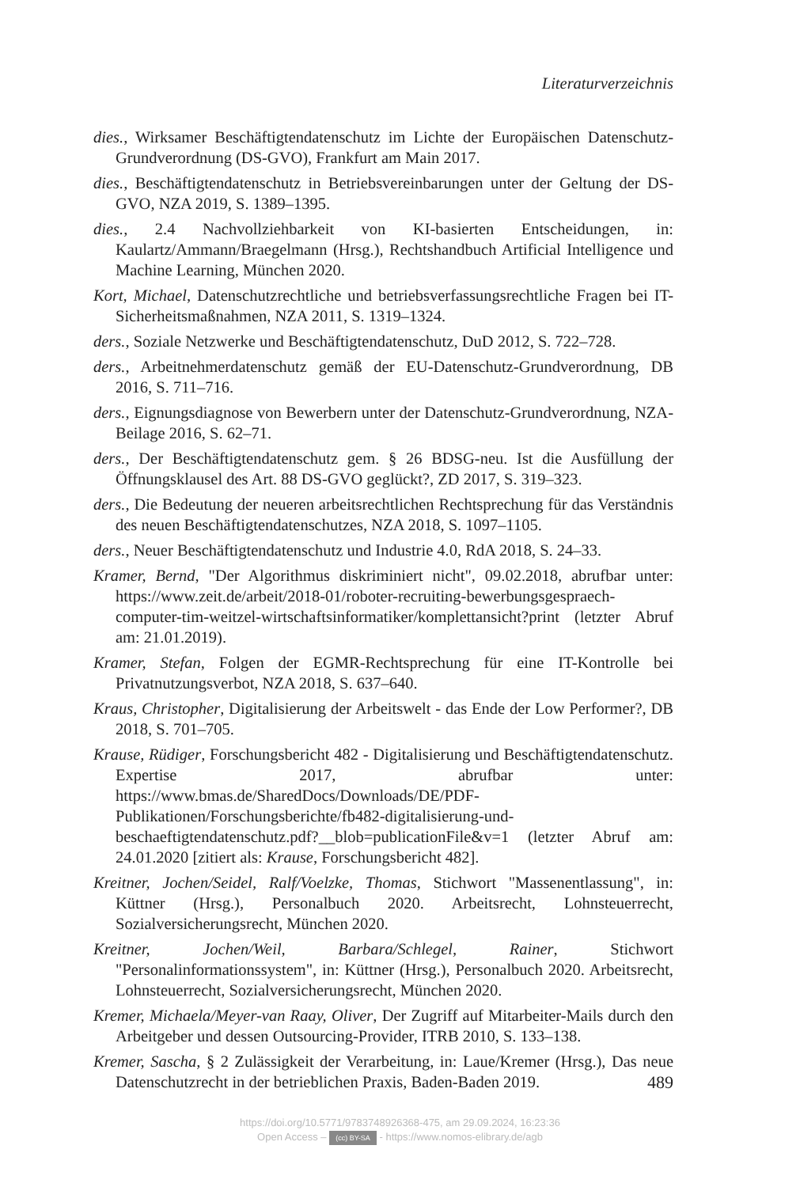Literaturverzeichnis
dies., Wirksamer Beschäftigtendatenschutz im Lichte der Europäischen Datenschutz-Grundverordnung (DS-GVO), Frankfurt am Main 2017.
dies., Beschäftigtendatenschutz in Betriebsvereinbarungen unter der Geltung der DS-GVO, NZA 2019, S. 1389–1395.
dies., 2.4 Nachvollziehbarkeit von KI-basierten Entscheidungen, in: Kaulartz/Ammann/Braegelmann (Hrsg.), Rechtshandbuch Artificial Intelligence und Machine Learning, München 2020.
Kort, Michael, Datenschutzrechtliche und betriebsverfassungsrechtliche Fragen bei IT-Sicherheitsmaßnahmen, NZA 2011, S. 1319–1324.
ders., Soziale Netzwerke und Beschäftigtendatenschutz, DuD 2012, S. 722–728.
ders., Arbeitnehmerdatenschutz gemäß der EU-Datenschutz-Grundverordnung, DB 2016, S. 711–716.
ders., Eignungsdiagnose von Bewerbern unter der Datenschutz-Grundverordnung, NZA-Beilage 2016, S. 62–71.
ders., Der Beschäftigtendatenschutz gem. § 26 BDSG-neu. Ist die Ausfüllung der Öffnungsklausel des Art. 88 DS-GVO geglückt?, ZD 2017, S. 319–323.
ders., Die Bedeutung der neueren arbeitsrechtlichen Rechtsprechung für das Verständnis des neuen Beschäftigtendatenschutzes, NZA 2018, S. 1097–1105.
ders., Neuer Beschäftigtendatenschutz und Industrie 4.0, RdA 2018, S. 24–33.
Kramer, Bernd, "Der Algorithmus diskriminiert nicht", 09.02.2018, abrufbar unter: https://www.zeit.de/arbeit/2018-01/roboter-recruiting-bewerbungsgespraech-computer-tim-weitzel-wirtschaftsinformatiker/komplettansicht?print (letzter Abruf am: 21.01.2019).
Kramer, Stefan, Folgen der EGMR-Rechtsprechung für eine IT-Kontrolle bei Privatnutzungsverbot, NZA 2018, S. 637–640.
Kraus, Christopher, Digitalisierung der Arbeitswelt - das Ende der Low Performer?, DB 2018, S. 701–705.
Krause, Rüdiger, Forschungsbericht 482 - Digitalisierung und Beschäftigtendatenschutz. Expertise 2017, abrufbar unter: https://www.bmas.de/SharedDocs/Downloads/DE/PDF-Publikationen/Forschungsberichte/fb482-digitalisierung-und-beschaeftigtendatenschutz.pdf?__blob=publicationFile&v=1 (letzter Abruf am: 24.01.2020 [zitiert als: Krause, Forschungsbericht 482].
Kreitner, Jochen/Seidel, Ralf/Voelzke, Thomas, Stichwort "Massenentlassung", in: Küttner (Hrsg.), Personalbuch 2020. Arbeitsrecht, Lohnsteuerrecht, Sozialversicherungsrecht, München 2020.
Kreitner, Jochen/Weil, Barbara/Schlegel, Rainer, Stichwort "Personalinformationssystem", in: Küttner (Hrsg.), Personalbuch 2020. Arbeitsrecht, Lohnsteuerrecht, Sozialversicherungsrecht, München 2020.
Kremer, Michaela/Meyer-van Raay, Oliver, Der Zugriff auf Mitarbeiter-Mails durch den Arbeitgeber und dessen Outsourcing-Provider, ITRB 2010, S. 133–138.
Kremer, Sascha, § 2 Zulässigkeit der Verarbeitung, in: Laue/Kremer (Hrsg.), Das neue Datenschutzrecht in der betrieblichen Praxis, Baden-Baden 2019.
489
https://doi.org/10.5771/9783748926368-475, am 29.09.2024, 16:23:36
Open Access – (cc) BY-SA - https://www.nomos-elibrary.de/agb